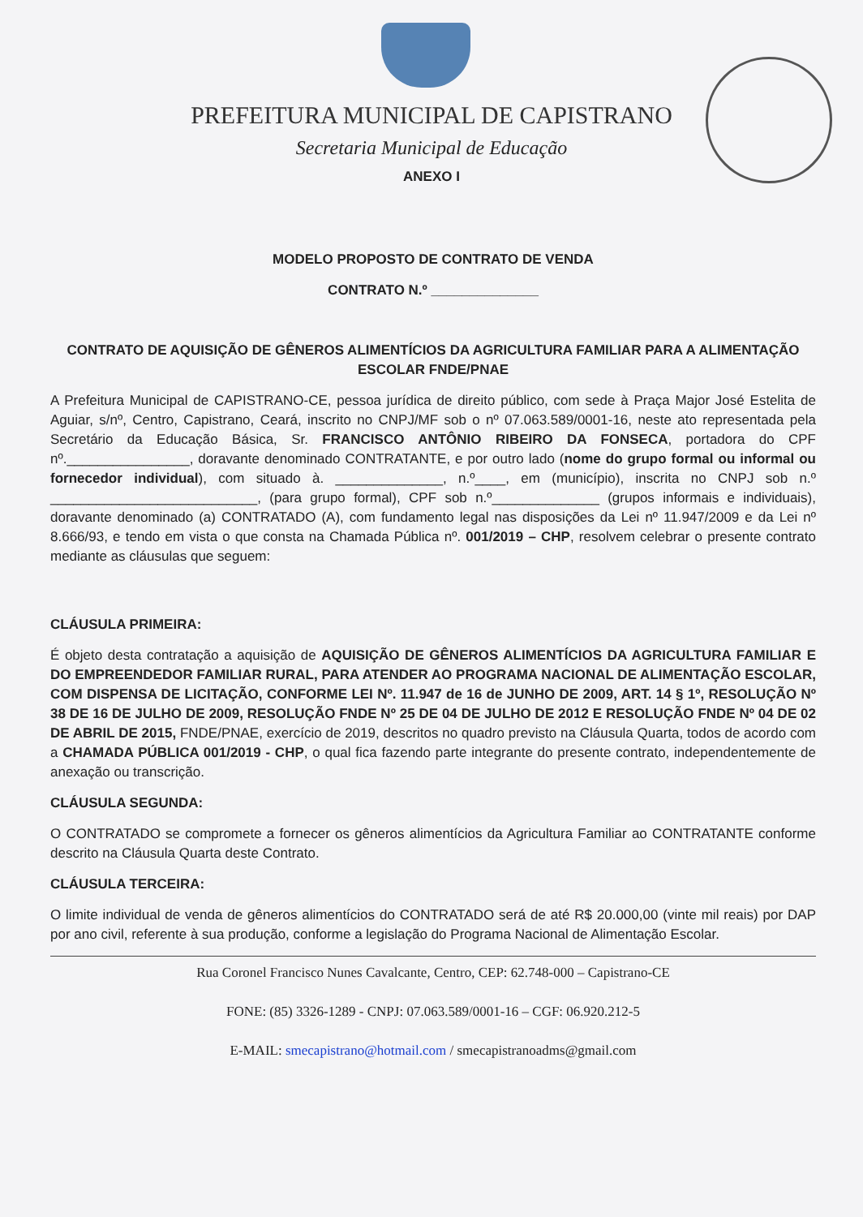PREFEITURA MUNICIPAL DE CAPISTRANO
Secretaria Municipal de Educação
ANEXO I
MODELO PROPOSTO DE CONTRATO DE VENDA
CONTRATO N.º ______________
CONTRATO DE AQUISIÇÃO DE GÊNEROS ALIMENTÍCIOS DA AGRICULTURA FAMILIAR PARA A ALIMENTAÇÃO ESCOLAR FNDE/PNAE
A Prefeitura Municipal de CAPISTRANO-CE, pessoa jurídica de direito público, com sede à Praça Major José Estelita de Aguiar, s/nº, Centro, Capistrano, Ceará, inscrito no CNPJ/MF sob o nº 07.063.589/0001-16, neste ato representada pela Secretário da Educação Básica, Sr. FRANCISCO ANTÔNIO RIBEIRO DA FONSECA, portadora do CPF nº.________________, doravante denominado CONTRATANTE, e por outro lado (nome do grupo formal ou informal ou fornecedor individual), com situado à. ______________, n.º____, em (município), inscrita no CNPJ sob n.º ___________________________, (para grupo formal), CPF sob n.º______________ (grupos informais e individuais), doravante denominado (a) CONTRATADO (A), com fundamento legal nas disposições da Lei nº 11.947/2009 e da Lei nº 8.666/93, e tendo em vista o que consta na Chamada Pública nº. 001/2019 – CHP, resolvem celebrar o presente contrato mediante as cláusulas que seguem:
CLÁUSULA PRIMEIRA:
É objeto desta contratação a aquisição de AQUISIÇÃO DE GÊNEROS ALIMENTÍCIOS DA AGRICULTURA FAMILIAR E DO EMPREENDEDOR FAMILIAR RURAL, PARA ATENDER AO PROGRAMA NACIONAL DE ALIMENTAÇÃO ESCOLAR, COM DISPENSA DE LICITAÇÃO, CONFORME LEI Nº. 11.947 de 16 de JUNHO DE 2009, ART. 14 § 1º, RESOLUÇÃO Nº 38 DE 16 DE JULHO DE 2009, RESOLUÇÃO FNDE Nº 25 DE 04 DE JULHO DE 2012 E RESOLUÇÃO FNDE Nº 04 DE 02 DE ABRIL DE 2015, FNDE/PNAE, exercício de 2019, descritos no quadro previsto na Cláusula Quarta, todos de acordo com a CHAMADA PÚBLICA 001/2019 - CHP, o qual fica fazendo parte integrante do presente contrato, independentemente de anexação ou transcrição.
CLÁUSULA SEGUNDA:
O CONTRATADO se compromete a fornecer os gêneros alimentícios da Agricultura Familiar ao CONTRATANTE conforme descrito na Cláusula Quarta deste Contrato.
CLÁUSULA TERCEIRA:
O limite individual de venda de gêneros alimentícios do CONTRATADO será de até R$ 20.000,00 (vinte mil reais) por DAP por ano civil, referente à sua produção, conforme a legislação do Programa Nacional de Alimentação Escolar.
Rua Coronel Francisco Nunes Cavalcante, Centro, CEP: 62.748-000 – Capistrano-CE
FONE: (85) 3326-1289 - CNPJ: 07.063.589/0001-16 – CGF: 06.920.212-5
E-MAIL: smecapistrano@hotmail.com / smecapistranoadms@gmail.com